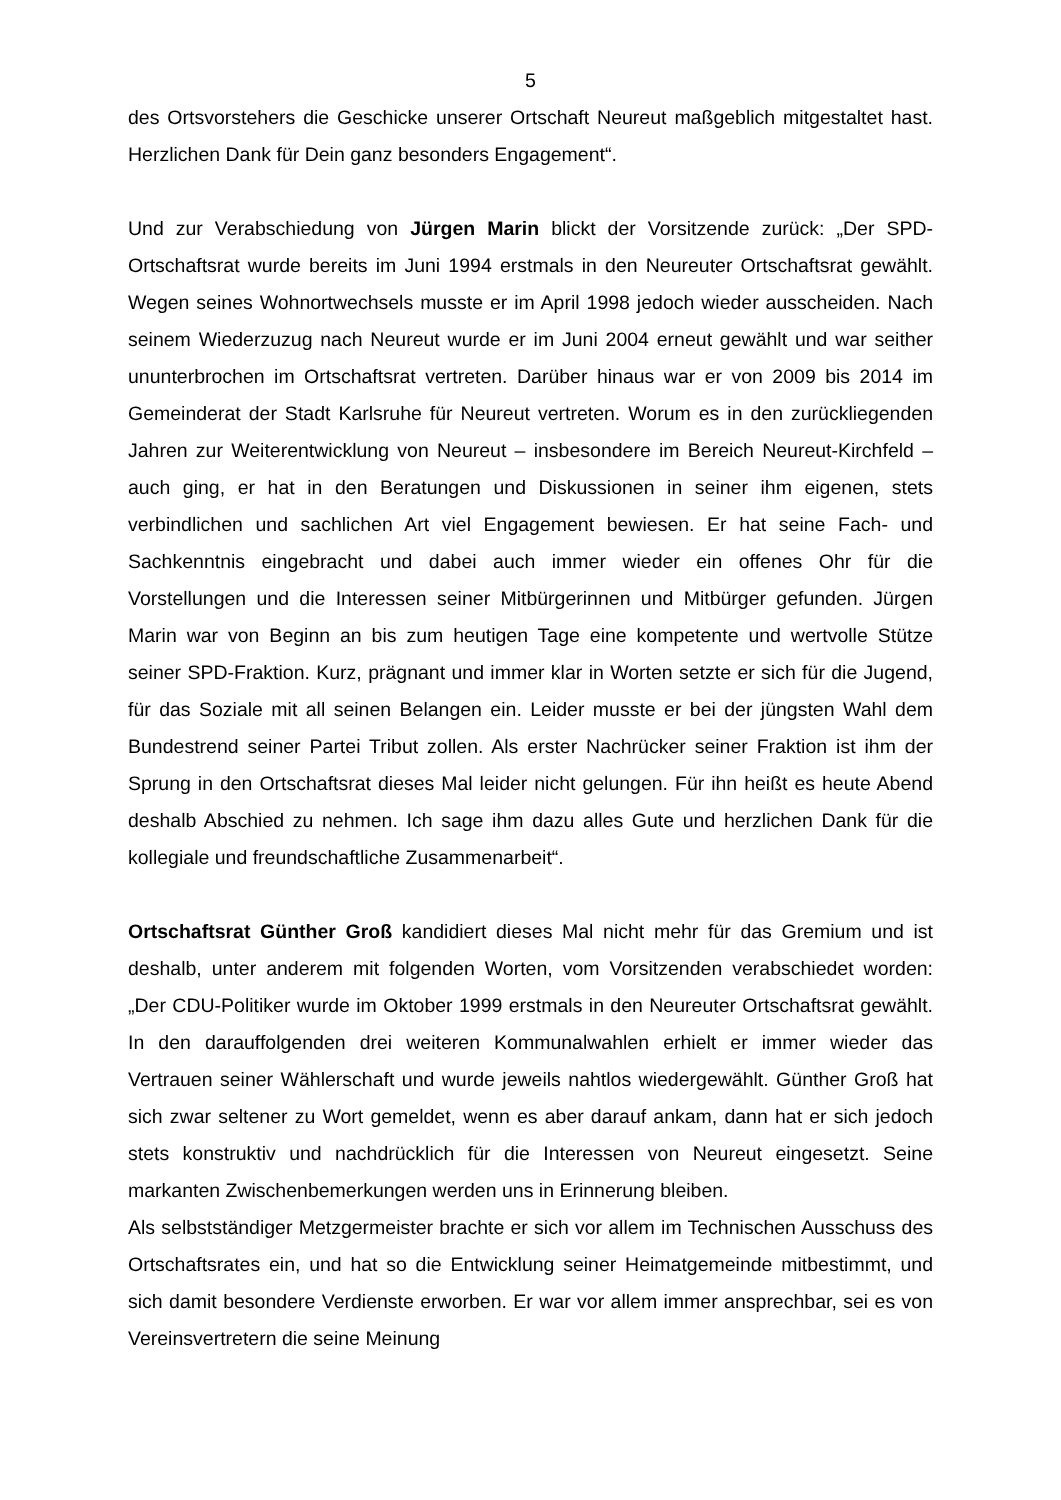5
des Ortsvorstehers die Geschicke unserer Ortschaft Neureut maßgeblich mitgestaltet hast. Herzlichen Dank für Dein ganz besonders Engagement“.
Und zur Verabschiedung von Jürgen Marin blickt der Vorsitzende zurück: „Der SPD-Ortschaftsrat wurde bereits im Juni 1994 erstmals in den Neureuter Ortschaftsrat gewählt. Wegen seines Wohnortwechsels musste er im April 1998 jedoch wieder ausscheiden. Nach seinem Wiederzuzug nach Neureut wurde er im Juni 2004 erneut gewählt und war seither ununterbrochen im Ortschaftsrat vertreten. Darüber hinaus war er von 2009 bis 2014 im Gemeinderat der Stadt Karlsruhe für Neureut vertreten. Worum es in den zurückliegenden Jahren zur Weiterentwicklung von Neureut – insbesondere im Bereich Neureut-Kirchfeld – auch ging, er hat in den Beratungen und Diskussionen in seiner ihm eigenen, stets verbindlichen und sachlichen Art viel Engagement bewiesen. Er hat seine Fach- und Sachkenntnis eingebracht und dabei auch immer wieder ein offenes Ohr für die Vorstellungen und die Interessen seiner Mitbürgerinnen und Mitbürger gefunden. Jürgen Marin war von Beginn an bis zum heutigen Tage eine kompetente und wertvolle Stütze seiner SPD-Fraktion. Kurz, prägnant und immer klar in Worten setzte er sich für die Jugend, für das Soziale mit all seinen Belangen ein. Leider musste er bei der jüngsten Wahl dem Bundestrend seiner Partei Tribut zollen. Als erster Nachrücker seiner Fraktion ist ihm der Sprung in den Ortschaftsrat dieses Mal leider nicht gelungen. Für ihn heißt es heute Abend deshalb Abschied zu nehmen. Ich sage ihm dazu alles Gute und herzlichen Dank für die kollegiale und freundschaftliche Zusammenarbeit“.
Ortschaftsrat Günther Groß kandidiert dieses Mal nicht mehr für das Gremium und ist deshalb, unter anderem mit folgenden Worten, vom Vorsitzenden verabschiedet worden: „Der CDU-Politiker wurde im Oktober 1999 erstmals in den Neureuter Ortschaftsrat gewählt. In den darauffolgenden drei weiteren Kommunalwahlen erhielt er immer wieder das Vertrauen seiner Wählerschaft und wurde jeweils nahtlos wiedergewählt. Günther Groß hat sich zwar seltener zu Wort gemeldet, wenn es aber darauf ankam, dann hat er sich jedoch stets konstruktiv und nachdrücklich für die Interessen von Neureut eingesetzt. Seine markanten Zwischenbemerkungen werden uns in Erinnerung bleiben.
Als selbstständiger Metzgermeister brachte er sich vor allem im Technischen Ausschuss des Ortschaftsrates ein, und hat so die Entwicklung seiner Heimatgemeinde mitbestimmt, und sich damit besondere Verdienste erworben. Er war vor allem immer ansprechbar, sei es von Vereinsvertretern die seine Meinung